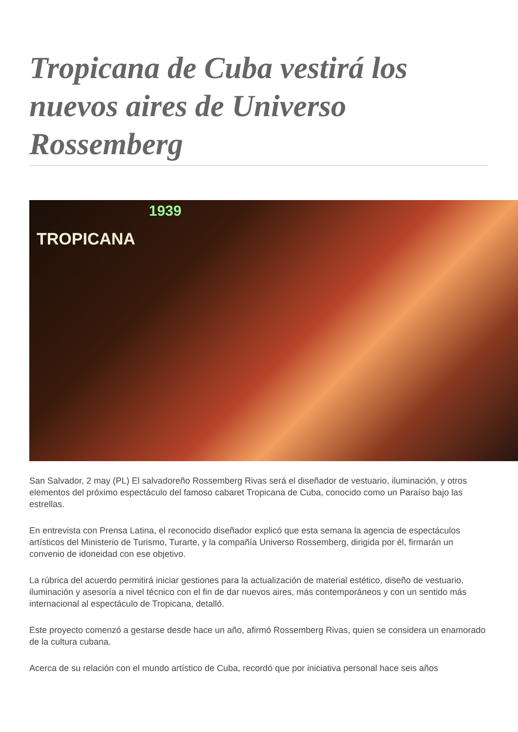Tropicana de Cuba vestirá los nuevos aires de Universo Rossemberg
1939
TROPICANA
San Salvador, 2 may (PL) El salvadoreño Rossemberg Rivas será el diseñador de vestuario, iluminación, y otros elementos del próximo espectáculo del famoso cabaret Tropicana de Cuba, conocido como un Paraíso bajo las estrellas.
En entrevista con Prensa Latina, el reconocido diseñador explicó que esta semana la agencia de espectáculos artísticos del Ministerio de Turismo, Turarte, y la compañía Universo Rossemberg, dirigida por él, firmarán un convenio de idoneidad con ese objetivo.
La rúbrica del acuerdo permitirá iniciar gestiones para la actualización de material estético, diseño de vestuario, iluminación y asesoría a nivel técnico con el fin de dar nuevos aires, más contemporáneos y con un sentido más internacional al espectáculo de Tropicana, detalló.
Este proyecto comenzó a gestarse desde hace un año, afirmó Rossemberg Rivas, quien se considera un enamorado de la cultura cubana.
Acerca de su relación con el mundo artístico de Cuba, recordó que por iniciativa personal hace seis años